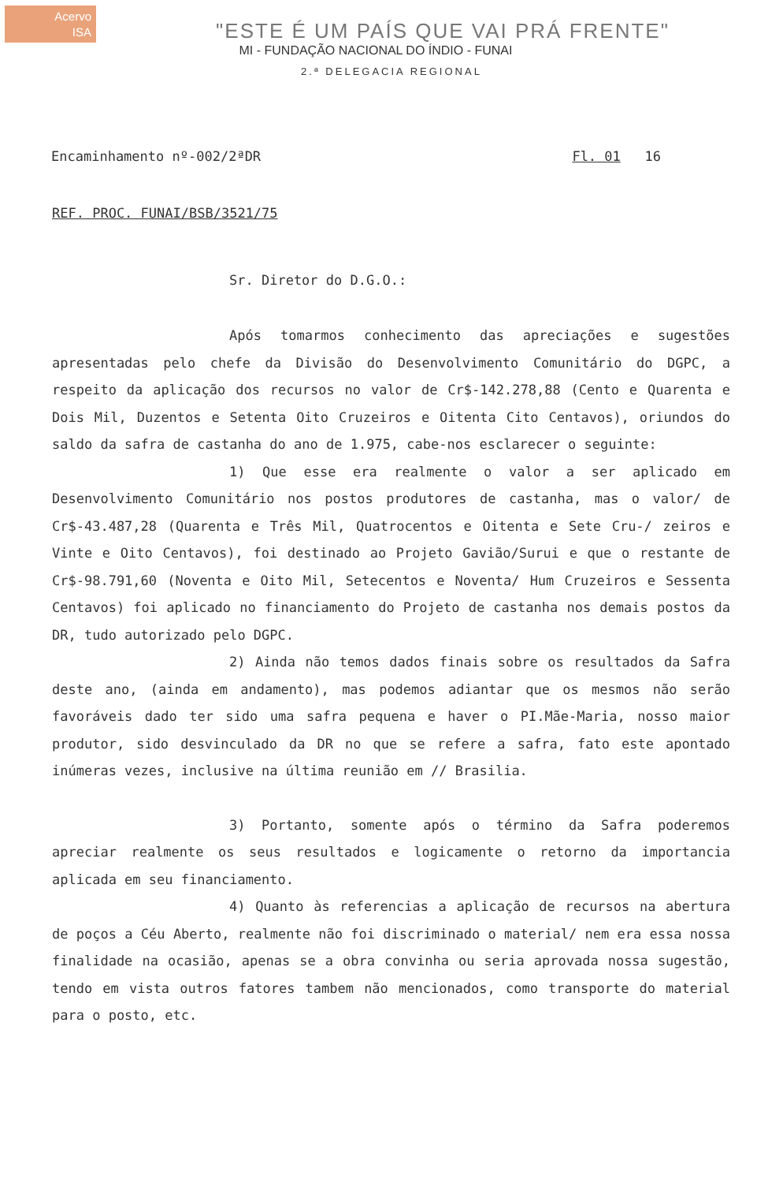Acervo
ISA
"ESTE É UM PAÍS QUE VAI PRÁ FRENTE"
MI - FUNDAÇÃO NACIONAL DO ÍNDIO - FUNAI
2.ª DELEGACIA REGIONAL
Encaminhamento nº-002/2ªDR Fl. 01 16
REF. PROC. FUNAI/BSB/3521/75
Sr. Diretor do D.G.O.:
Após tomarmos conhecimento das apreciações e sugestões apresentadas pelo chefe da Divisão do Desenvolvimento Comunitário do DGPC, a respeito da aplicação dos recursos no valor de Cr$-142.278,88 (Cento e Quarenta e Dois Mil, Duzentos e Setenta Oito Cruzeiros e Oitenta Cito Centavos), oriundos do saldo da safra de castanha do ano de 1.975, cabe-nos esclarecer o seguinte:
1) Que esse era realmente o valor a ser aplicado em Desenvolvimento Comunitário nos postos produtores de castanha, mas o valor/ de Cr$-43.487,28 (Quarenta e Três Mil, Quatrocentos e Oitenta e Sete Cru-/ zeiros e Vinte e Oito Centavos), foi destinado ao Projeto Gavião/Surui e que o restante de Cr$-98.791,60 (Noventa e Oito Mil, Setecentos e Noventa/ Hum Cruzeiros e Sessenta Centavos) foi aplicado no financiamento do Projeto de castanha nos demais postos da DR, tudo autorizado pelo DGPC.
2) Ainda não temos dados finais sobre os resultados da Safra deste ano, (ainda em andamento), mas podemos adiantar que os mesmos não serão favoráveis dado ter sido uma safra pequena e haver o PI.Mãe-Maria, nosso maior produtor, sido desvinculado da DR no que se refere a safra, fato este apontado inúmeras vezes, inclusive na última reunião em // Brasilia.
3) Portanto, somente após o término da Safra poderemos apreciar realmente os seus resultados e logicamente o retorno da importancia aplicada em seu financiamento.
4) Quanto às referencias a aplicação de recursos na abertura de poços a Céu Aberto, realmente não foi discriminado o material/ nem era essa nossa finalidade na ocasião, apenas se a obra convinha ou seria aprovada nossa sugestão, tendo em vista outros fatores tambem não mencionados, como transporte do material para o posto, etc.